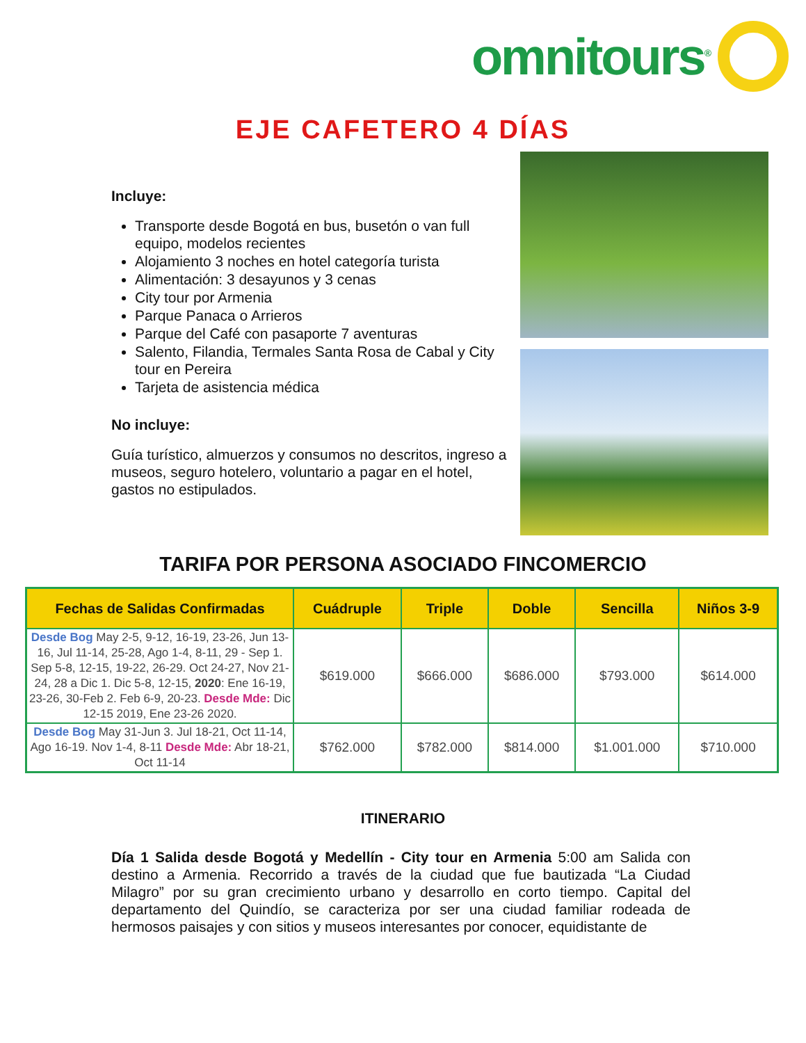omnitours<sup>®</sup>
EJE CAFETERO 4 DÍAS
Incluye:
Transporte desde Bogotá en bus, busetón o van full equipo, modelos recientes
Alojamiento 3 noches en hotel categoría turista
Alimentación: 3 desayunos y 3 cenas
City tour por Armenia
Parque Panaca o Arrieros
Parque del Café con pasaporte 7 aventuras
Salento, Filandia, Termales Santa Rosa de Cabal y City tour en Pereira
Tarjeta de asistencia médica
No incluye:
Guía turístico, almuerzos y consumos no descritos, ingreso a museos, seguro hotelero, voluntario a pagar en el hotel, gastos no estipulados.
TARIFA POR PERSONA ASOCIADO FINCOMERCIO
| Fechas de Salidas Confirmadas | Cuádruple | Triple | Doble | Sencilla | Niños 3-9 |
| --- | --- | --- | --- | --- | --- |
| Desde Bog May 2-5, 9-12, 16-19, 23-26, Jun 13-16, Jul 11-14, 25-28, Ago 1-4, 8-11, 29 - Sep 1. Sep 5-8, 12-15, 19-22, 26-29. Oct 24-27, Nov 21-24, 28 a Dic 1. Dic 5-8, 12-15, 2020 : Ene 16-19, 23-26, 30-Feb 2. Feb 6-9, 20-23. Desde Mde: Dic 12-15 2019, Ene 23-26 2020. | $619.000 | $666.000 | $686.000 | $793.000 | $614.000 |
| Desde Bog May 31-Jun 3. Jul 18-21, Oct 11-14, Ago 16-19. Nov 1-4, 8-11 Desde Mde: Abr 18-21, Oct 11-14 | $762.000 | $782.000 | $814.000 | $1.001.000 | $710.000 |
ITINERARIO
Día 1 Salida desde Bogotá y Medellín - City tour en Armenia 5:00 am Salida con destino a Armenia. Recorrido a través de la ciudad que fue bautizada “La Ciudad Milagro” por su gran crecimiento urbano y desarrollo en corto tiempo. Capital del departamento del Quindío, se caracteriza por ser una ciudad familiar rodeada de hermosos paisajes y con sitios y museos interesantes por conocer, equidistante de